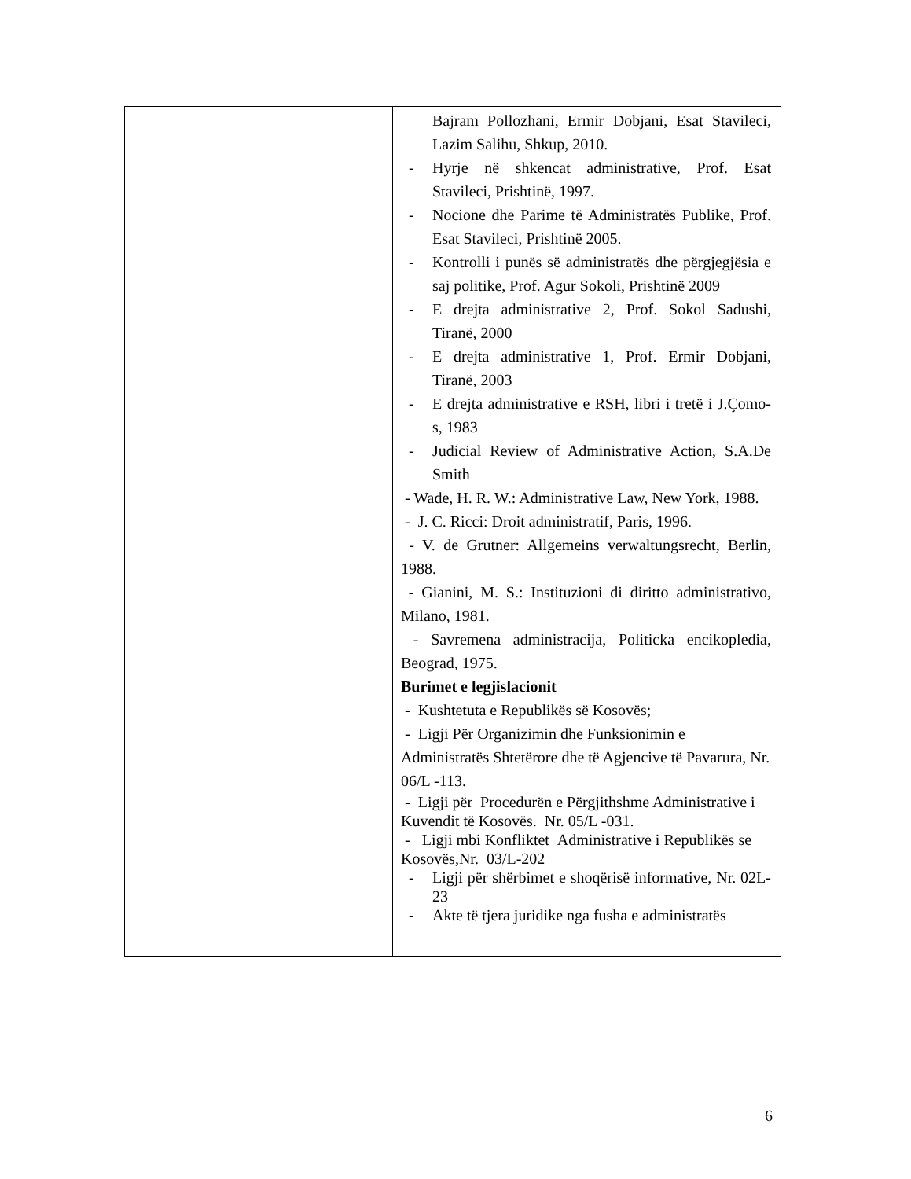| | Bajram Pollozhani, Ermir Dobjani, Esat Stavileci, Lazim Salihu, Shkup, 2010. - Hyrje në shkencat administrative, Prof. Esat Stavileci, Prishtinë, 1997. - Nocione dhe Parime të Administratës Publike, Prof. Esat Stavileci, Prishtinë 2005. - Kontrolli i punës së administratës dhe përgjegjësia e saj politike, Prof. Agur Sokoli, Prishtinë 2009 - E drejta administrative 2, Prof. Sokol Sadushi, Tiranë, 2000 - E drejta administrative 1, Prof. Ermir Dobjani, Tiranë, 2003 - E drejta administrative e RSH, libri i tretë i J.Çomo-s, 1983 - Judicial Review of Administrative Action, S.A.De Smith - Wade, H. R. W.: Administrative Law, New York, 1988. - J. C. Ricci: Droit administratif, Paris, 1996. - V. de Grutner: Allgemeins verwaltungsrecht, Berlin, 1988. - Gianini, M. S.: Instituzioni di diritto administrativo, Milano, 1981. - Savremena administracija, Politicka encikopledia, Beograd, 1975. Burimet e legjislacionit - Kushtetuta e Republikës së Kosovës; - Ligji Për Organizimin dhe Funksionimin e Administratës Shtetërore dhe të Agjencive të Pavarura, Nr. 06/L -113. - Ligji për Procedurën e Përgjithshme Administrative i Kuvendit të Kosovës. Nr. 05/L -031. - Ligji mbi Konfliktet Administrative i Republikës se Kosovës,Nr. 03/L-202 - Ligji për shërbimet e shoqërisë informative, Nr. 02L-23 - Akte të tjera juridike nga fusha e administratës |
6